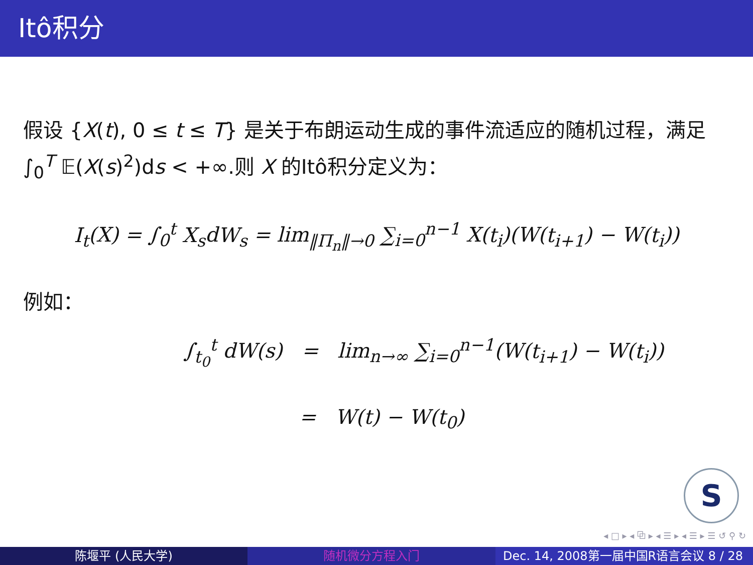Itô积分
假设 {X(t), 0 ≤ t ≤ T} 是关于布朗运动生成的事件流适应的随机过程，满足 ∫<sub>0</sub><sup>T</sup> 𝔼(X(s)<sup>2</sup>)ds < +∞.则 X 的Itô积分定义为：
I<sub>t</sub>(X) = ∫<sub>0</sub><sup>t</sup> X<sub>s</sub>dW<sub>s</sub> = lim<sub>‖Π<sub>n</sub>‖→0</sub> ∑<sub>i=0</sub><sup>n−1</sup> X(t<sub>i</sub>)(W(t<sub>i+1</sub>) − W(t<sub>i</sub>))
例如：
∫<sub>t<sub>0</sub></sub><sup>t</sup> dW(s) = lim<sub>n→∞</sub> ∑<sub>i=0</sub><sup>n−1</sup>(W(t<sub>i+1</sub>) − W(t<sub>i</sub>))
= W(t) − W(t<sub>0</sub>)
S
◂ □ ▸ ◂ ⧉ ▸ ◂ ☰ ▸ ◂ ☰ ▸ ☰ ↺ ⚲ ↻
陈堰平 (人民大学) 随机微分方程入门 Dec. 14, 2008第一届中国R语言会议 8 / 28